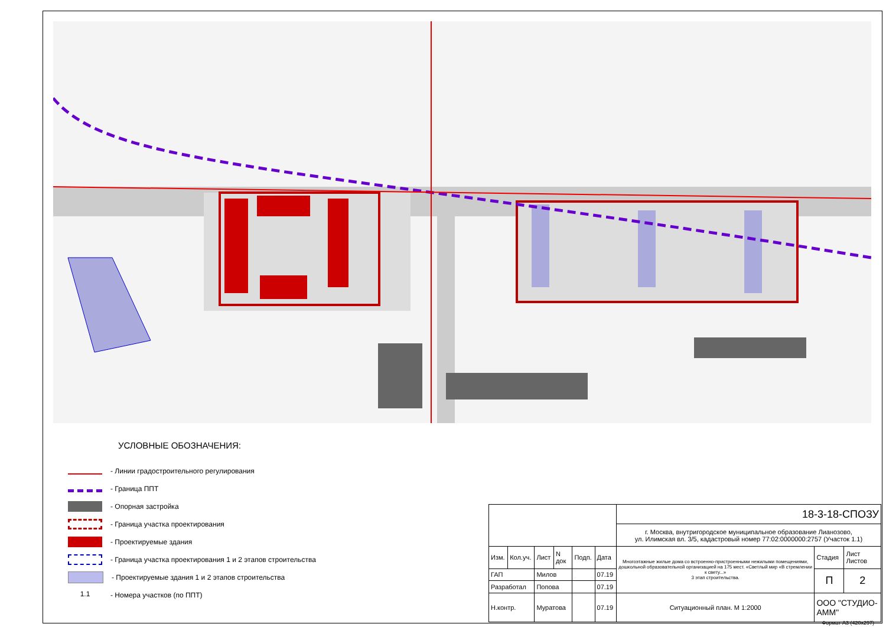УСЛОВНЫЕ ОБОЗНАЧЕНИЯ:
- Линии градостроительного регулирования
- Граница ППТ
- Опорная застройка
- Граница участка проектирования
- Проектируемые здания
- Граница участка проектирования 1 и 2 этапов строительства
- Проектируемые здания 1 и 2 этапов строительства
1.1
- Номера участков (по ППТ)
| | | | | | | 18-3-18-СПОЗУ | | |
| | | | | | | г. Москва, внутригородское муниципальное образование Лианозово, ул. Илимская вл. 3/5, кадастровый номер 77:02:0000000:2757 (Участок 1.1) | | |
| Изм. | Кол.уч. | Лист | N док | Подп. | Дата | Многоэтажные жилые дома со встроенно-пристроенными нежилыми помещениями, дошкольной образовательной организацией на 175 мест. «Светлый мир «В стремлении к свету...» 3 этап строительства. | Стадия | Лист Листов |
| ГАП | | Милов | | | 07.19 | | П | 2 |
| Разработал | | Попова | | | 07.19 | | | |
| Н.контр. | | Муратова | | | 07.19 | Ситуационный план. М 1:2000 | ООО "СТУДИО-АММ" | |
Формат А3 (420х297)